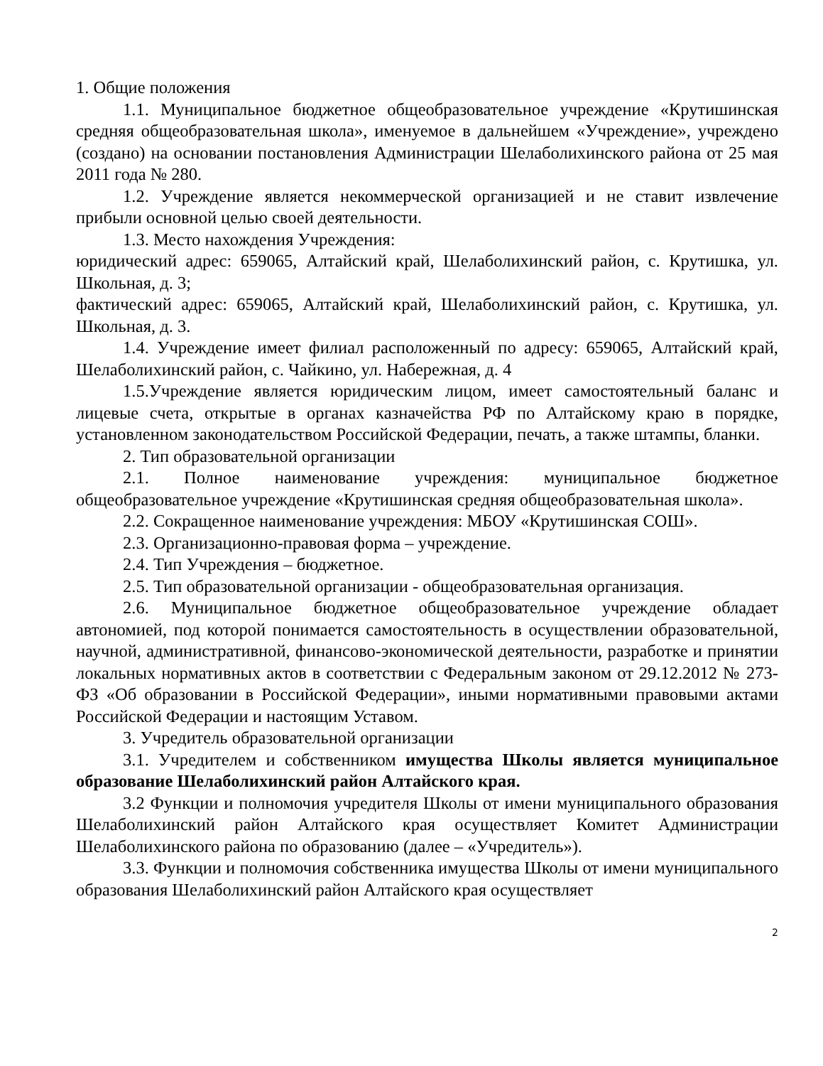1. Общие положения
1.1. Муниципальное бюджетное общеобразовательное учреждение «Крутишинская средняя общеобразовательная школа», именуемое в дальнейшем «Учреждение», учреждено (создано) на основании постановления Администрации Шелаболихинского района от 25 мая 2011 года № 280.
1.2. Учреждение является некоммерческой организацией и не ставит извлечение прибыли основной целью своей деятельности.
1.3. Место нахождения Учреждения:
юридический адрес: 659065, Алтайский край, Шелаболихинский район, с. Крутишка, ул. Школьная, д. 3;
фактический адрес: 659065, Алтайский край, Шелаболихинский район, с. Крутишка, ул. Школьная, д. 3.
1.4. Учреждение имеет филиал расположенный по адресу: 659065, Алтайский край, Шелаболихинский район, с. Чайкино, ул. Набережная, д. 4
1.5.Учреждение является юридическим лицом, имеет самостоятельный баланс и лицевые счета, открытые в органах казначейства РФ по Алтайскому краю в порядке, установленном законодательством Российской Федерации, печать, а также штампы, бланки.
2. Тип образовательной организации
2.1. Полное наименование учреждения: муниципальное бюджетное общеобразовательное учреждение «Крутишинская средняя общеобразовательная школа».
2.2. Сокращенное наименование учреждения: МБОУ «Крутишинская СОШ».
2.3. Организационно-правовая форма – учреждение.
2.4. Тип Учреждения – бюджетное.
2.5. Тип образовательной организации - общеобразовательная организация.
2.6. Муниципальное бюджетное общеобразовательное учреждение обладает автономией, под которой понимается самостоятельность в осуществлении образовательной, научной, административной, финансово-экономической деятельности, разработке и принятии локальных нормативных актов в соответствии с Федеральным законом от 29.12.2012 № 273-ФЗ «Об образовании в Российской Федерации», иными нормативными правовыми актами Российской Федерации и настоящим Уставом.
3. Учредитель образовательной организации
3.1. Учредителем и собственником имущества Школы является муниципальное образование Шелаболихинский район Алтайского края.
3.2 Функции и полномочия учредителя Школы от имени муниципального образования Шелаболихинский район Алтайского края осуществляет Комитет Администрации Шелаболихинского района по образованию (далее – «Учредитель»).
3.3. Функции и полномочия собственника имущества Школы от имени муниципального образования Шелаболихинский район Алтайского края осуществляет
2